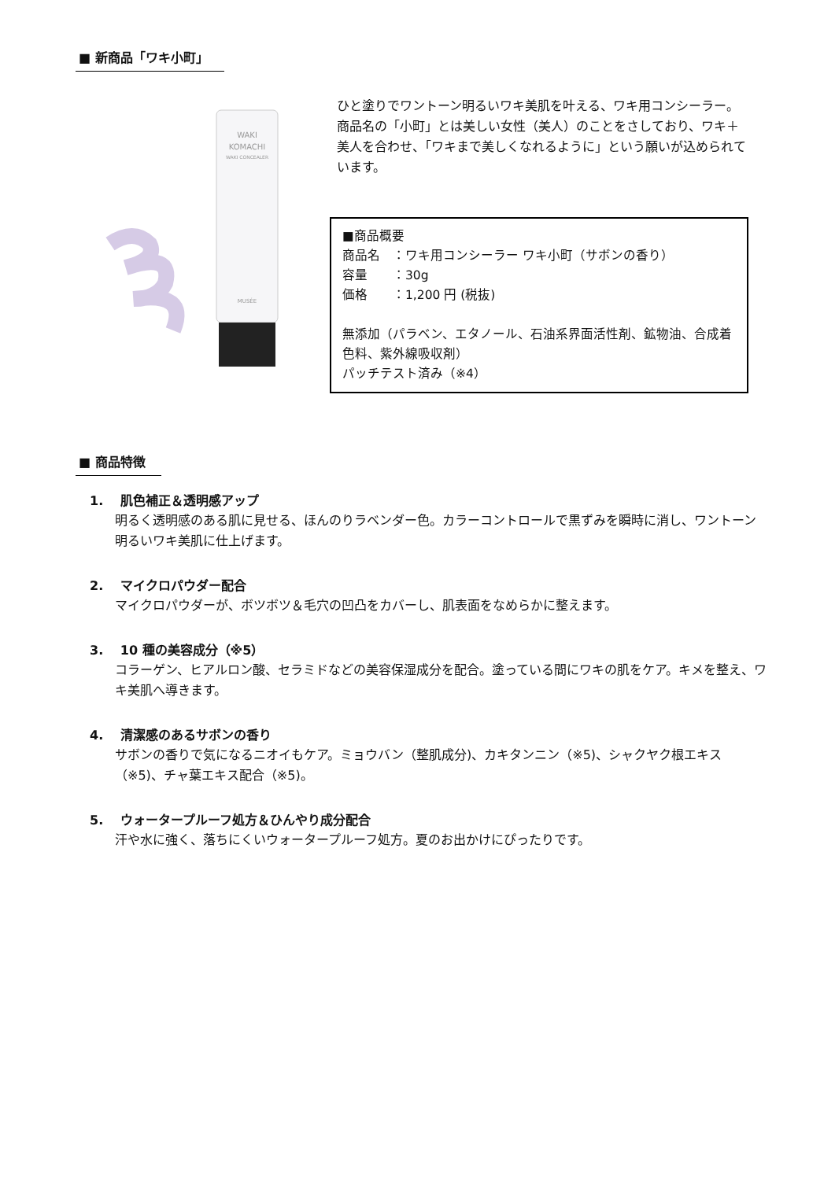■ 新商品「ワキ小町」
WAKI
KOMACHI
WAKI CONCEALER
MUSÉE
ひと塗りでワントーン明るいワキ美肌を叶える、ワキ用コンシーラー。
商品名の「小町」とは美しい女性（美人）のことをさしており、ワキ＋美人を合わせ、「ワキまで美しくなれるように」という願いが込められています。
■商品概要
商品名　：ワキ用コンシーラー ワキ小町（サボンの香り）
容量　　：30g
価格　　：1,200 円 (税抜)
無添加（パラベン、エタノール、石油系界面活性剤、鉱物油、合成着色料、紫外線吸収剤）
パッチテスト済み（※4）
■ 商品特徴
1.　 肌色補正＆透明感アップ
明るく透明感のある肌に見せる、ほんのりラベンダー色。カラーコントロールで黒ずみを瞬時に消し、ワントーン明るいワキ美肌に仕上げます。
2.　 マイクロパウダー配合
マイクロパウダーが、ボツボツ＆毛穴の凹凸をカバーし、肌表面をなめらかに整えます。
3.　 10 種の美容成分（※5）
コラーゲン、ヒアルロン酸、セラミドなどの美容保湿成分を配合。塗っている間にワキの肌をケア。キメを整え、ワキ美肌へ導きます。
4.　 清潔感のあるサボンの香り
サボンの香りで気になるニオイもケア。ミョウバン（整肌成分)、カキタンニン（※5)、シャクヤク根エキス（※5)、チャ葉エキス配合（※5)。
5.　 ウォータープルーフ処方＆ひんやり成分配合
汗や水に強く、落ちにくいウォータープルーフ処方。夏のお出かけにぴったりです。